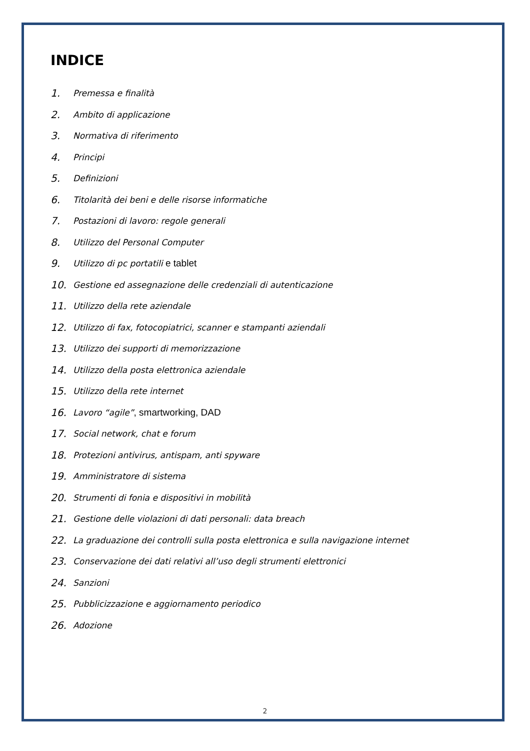INDICE
1. Premessa e finalità
2. Ambito di applicazione
3. Normativa di riferimento
4. Principi
5. Definizioni
6. Titolarità dei beni e delle risorse informatiche
7. Postazioni di lavoro: regole generali
8. Utilizzo del Personal Computer
9. Utilizzo di pc portatili e tablet
10. Gestione ed assegnazione delle credenziali di autenticazione
11. Utilizzo della rete aziendale
12. Utilizzo di fax, fotocopiatrici, scanner e stampanti aziendali
13. Utilizzo dei supporti di memorizzazione
14. Utilizzo della posta elettronica aziendale
15. Utilizzo della rete internet
16. Lavoro “agile”, smartworking, DAD
17. Social network, chat e forum
18. Protezioni antivirus, antispam, anti spyware
19. Amministratore di sistema
20. Strumenti di fonia e dispositivi in mobilità
21. Gestione delle violazioni di dati personali: data breach
22. La graduazione dei controlli sulla posta elettronica e sulla navigazione internet
23. Conservazione dei dati relativi all’uso degli strumenti elettronici
24. Sanzioni
25. Pubblicizzazione e aggiornamento periodico
26. Adozione
2